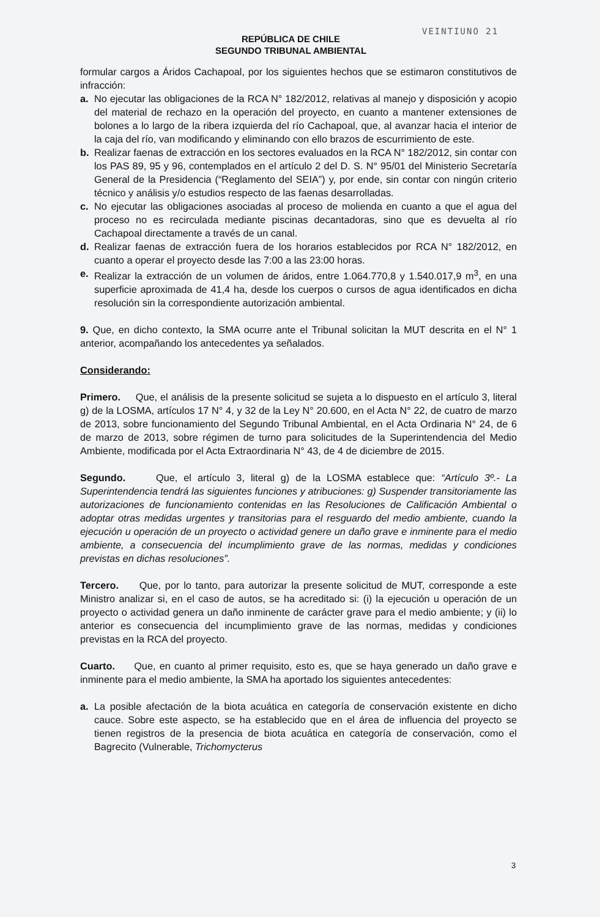VEINTIUNO 21
REPÚBLICA DE CHILE
SEGUNDO TRIBUNAL AMBIENTAL
formular cargos a Áridos Cachapoal, por los siguientes hechos que se estimaron constitutivos de infracción:
a. No ejecutar las obligaciones de la RCA N° 182/2012, relativas al manejo y disposición y acopio del material de rechazo en la operación del proyecto, en cuanto a mantener extensiones de bolones a lo largo de la ribera izquierda del río Cachapoal, que, al avanzar hacia el interior de la caja del río, van modificando y eliminando con ello brazos de escurrimiento de este.
b. Realizar faenas de extracción en los sectores evaluados en la RCA N° 182/2012, sin contar con los PAS 89, 95 y 96, contemplados en el artículo 2 del D. S. N° 95/01 del Ministerio Secretaría General de la Presidencia (“Reglamento del SEIA”) y, por ende, sin contar con ningún criterio técnico y análisis y/o estudios respecto de las faenas desarrolladas.
c. No ejecutar las obligaciones asociadas al proceso de molienda en cuanto a que el agua del proceso no es recirculada mediante piscinas decantadoras, sino que es devuelta al río Cachapoal directamente a través de un canal.
d. Realizar faenas de extracción fuera de los horarios establecidos por RCA N° 182/2012, en cuanto a operar el proyecto desde las 7:00 a las 23:00 horas.
e. Realizar la extracción de un volumen de áridos, entre 1.064.770,8 y 1.540.017,9 m<sup>3</sup>, en una superficie aproximada de 41,4 ha, desde los cuerpos o cursos de agua identificados en dicha resolución sin la correspondiente autorización ambiental.
9. Que, en dicho contexto, la SMA ocurre ante el Tribunal solicitan la MUT descrita en el N° 1 anterior, acompañando los antecedentes ya señalados.
Considerando:
Primero. Que, el análisis de la presente solicitud se sujeta a lo dispuesto en el artículo 3, literal g) de la LOSMA, artículos 17 N° 4, y 32 de la Ley N° 20.600, en el Acta N° 22, de cuatro de marzo de 2013, sobre funcionamiento del Segundo Tribunal Ambiental, en el Acta Ordinaria N° 24, de 6 de marzo de 2013, sobre régimen de turno para solicitudes de la Superintendencia del Medio Ambiente, modificada por el Acta Extraordinaria N° 43, de 4 de diciembre de 2015.
Segundo. Que, el artículo 3, literal g) de la LOSMA establece que: “Artículo 3º.- La Superintendencia tendrá las siguientes funciones y atribuciones: g) Suspender transitoriamente las autorizaciones de funcionamiento contenidas en las Resoluciones de Calificación Ambiental o adoptar otras medidas urgentes y transitorias para el resguardo del medio ambiente, cuando la ejecución u operación de un proyecto o actividad genere un daño grave e inminente para el medio ambiente, a consecuencia del incumplimiento grave de las normas, medidas y condiciones previstas en dichas resoluciones”.
Tercero. Que, por lo tanto, para autorizar la presente solicitud de MUT, corresponde a este Ministro analizar si, en el caso de autos, se ha acreditado si: (i) la ejecución u operación de un proyecto o actividad genera un daño inminente de carácter grave para el medio ambiente; y (ii) lo anterior es consecuencia del incumplimiento grave de las normas, medidas y condiciones previstas en la RCA del proyecto.
Cuarto. Que, en cuanto al primer requisito, esto es, que se haya generado un daño grave e inminente para el medio ambiente, la SMA ha aportado los siguientes antecedentes:
a. La posible afectación de la biota acuática en categoría de conservación existente en dicho cauce. Sobre este aspecto, se ha establecido que en el área de influencia del proyecto se tienen registros de la presencia de biota acuática en categoría de conservación, como el Bagrecito (Vulnerable, Trichomycterus
3